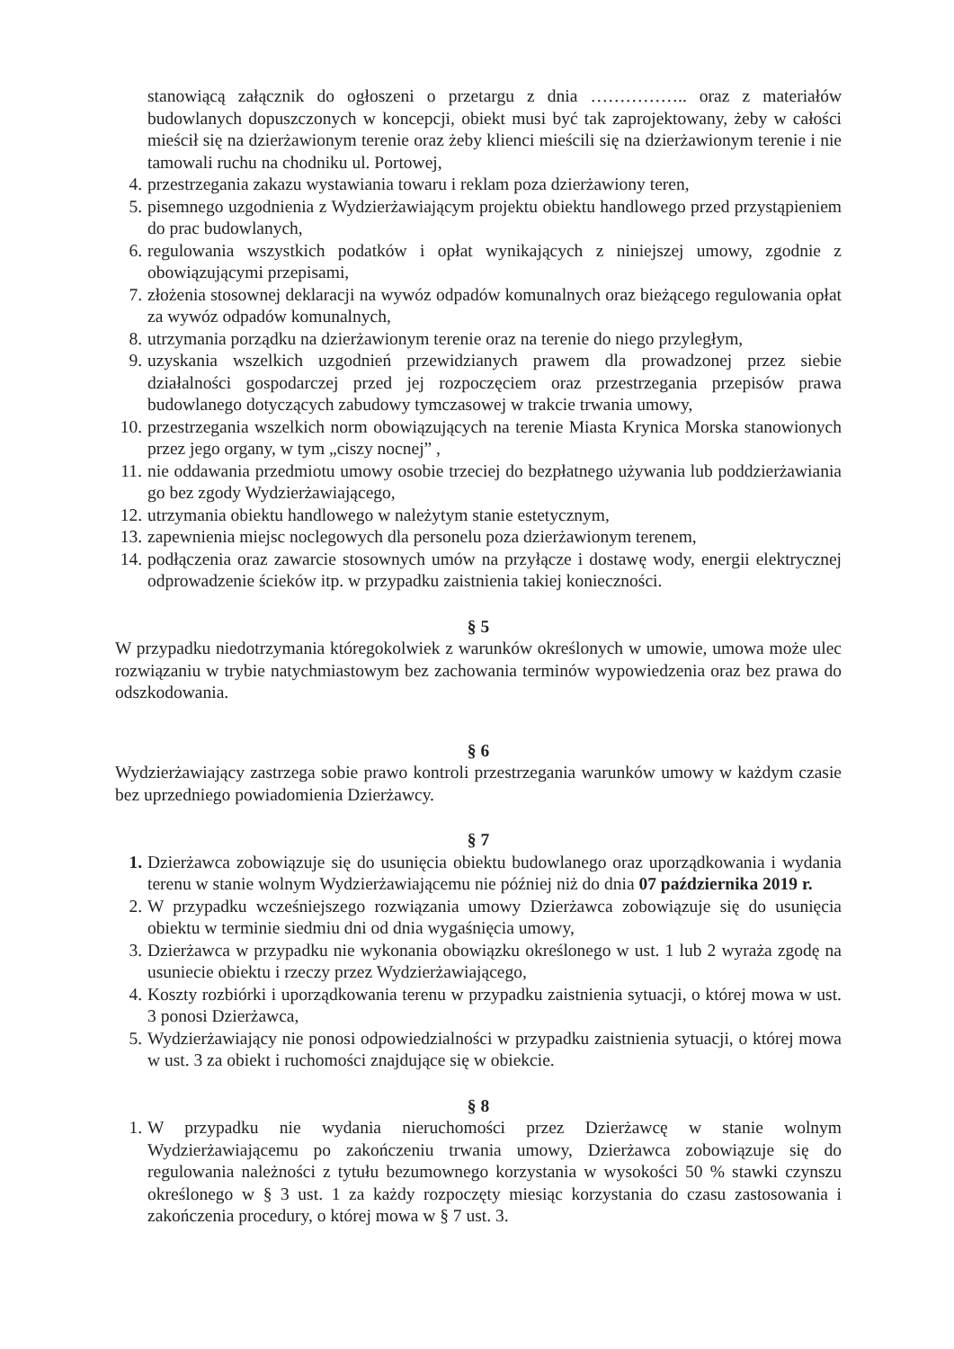stanowiącą załącznik do ogłoszeni o przetargu z dnia …………….. oraz z materiałów budowlanych dopuszczonych w koncepcji, obiekt musi być tak zaprojektowany, żeby w całości mieścił się na dzierżawionym terenie oraz żeby klienci mieścili się na dzierżawionym terenie i nie tamowali ruchu na chodniku ul. Portowej,
4. przestrzegania zakazu wystawiania towaru i reklam poza dzierżawiony teren,
5. pisemnego uzgodnienia z Wydzierżawiającym projektu obiektu handlowego przed przystąpieniem do prac budowlanych,
6. regulowania wszystkich podatków i opłat wynikających z niniejszej umowy, zgodnie z obowiązującymi przepisami,
7. złożenia stosownej deklaracji na wywóz odpadów komunalnych oraz bieżącego regulowania opłat za wywóz odpadów komunalnych,
8. utrzymania porządku na dzierżawionym terenie oraz na terenie do niego przyległym,
9. uzyskania wszelkich uzgodnień przewidzianych prawem dla prowadzonej przez siebie działalności gospodarczej przed jej rozpoczęciem oraz przestrzegania przepisów prawa budowlanego dotyczących zabudowy tymczasowej w trakcie trwania umowy,
10. przestrzegania wszelkich norm obowiązujących na terenie Miasta Krynica Morska stanowionych przez jego organy, w tym „ciszy nocnej” ,
11. nie oddawania przedmiotu umowy osobie trzeciej do bezpłatnego używania lub poddzierżawiania go bez zgody Wydzierżawiającego,
12. utrzymania obiektu handlowego w należytym stanie estetycznym,
13. zapewnienia miejsc noclegowych dla personelu poza dzierżawionym terenem,
14. podłączenia oraz zawarcie stosownych umów na przyłącze i dostawę wody, energii elektrycznej odprowadzenie ścieków itp. w przypadku zaistnienia takiej konieczności.
§ 5
W przypadku niedotrzymania któregokolwiek z warunków określonych w umowie, umowa może ulec rozwiązaniu w trybie natychmiastowym bez zachowania terminów wypowiedzenia oraz bez prawa do odszkodowania.
§ 6
Wydzierżawiający zastrzega sobie prawo kontroli przestrzegania warunków umowy w każdym czasie bez uprzedniego powiadomienia Dzierżawcy.
§ 7
1. Dzierżawca zobowiązuje się do usunięcia obiektu budowlanego oraz uporządkowania i wydania terenu w stanie wolnym Wydzierżawiającemu nie później niż do dnia 07 października 2019 r.
2. W przypadku wcześniejszego rozwiązania umowy Dzierżawca zobowiązuje się do usunięcia obiektu w terminie siedmiu dni od dnia wygaśnięcia umowy,
3. Dzierżawca w przypadku nie wykonania obowiązku określonego w ust. 1 lub 2 wyraża zgodę na usuniecie obiektu i rzeczy przez Wydzierżawiającego,
4. Koszty rozbiórki i uporządkowania terenu w przypadku zaistnienia sytuacji, o której mowa w ust. 3 ponosi Dzierżawca,
5. Wydzierżawiający nie ponosi odpowiedzialności w przypadku zaistnienia sytuacji, o której mowa w ust. 3 za obiekt i ruchomości znajdujące się w obiekcie.
§ 8
1. W przypadku nie wydania nieruchomości przez Dzierżawcę w stanie wolnym Wydzierżawiającemu po zakończeniu trwania umowy, Dzierżawca zobowiązuje się do regulowania należności z tytułu bezumownego korzystania w wysokości 50 % stawki czynszu określonego w § 3 ust. 1 za każdy rozpoczęty miesiąc korzystania do czasu zastosowania i zakończenia procedury, o której mowa w § 7 ust. 3.